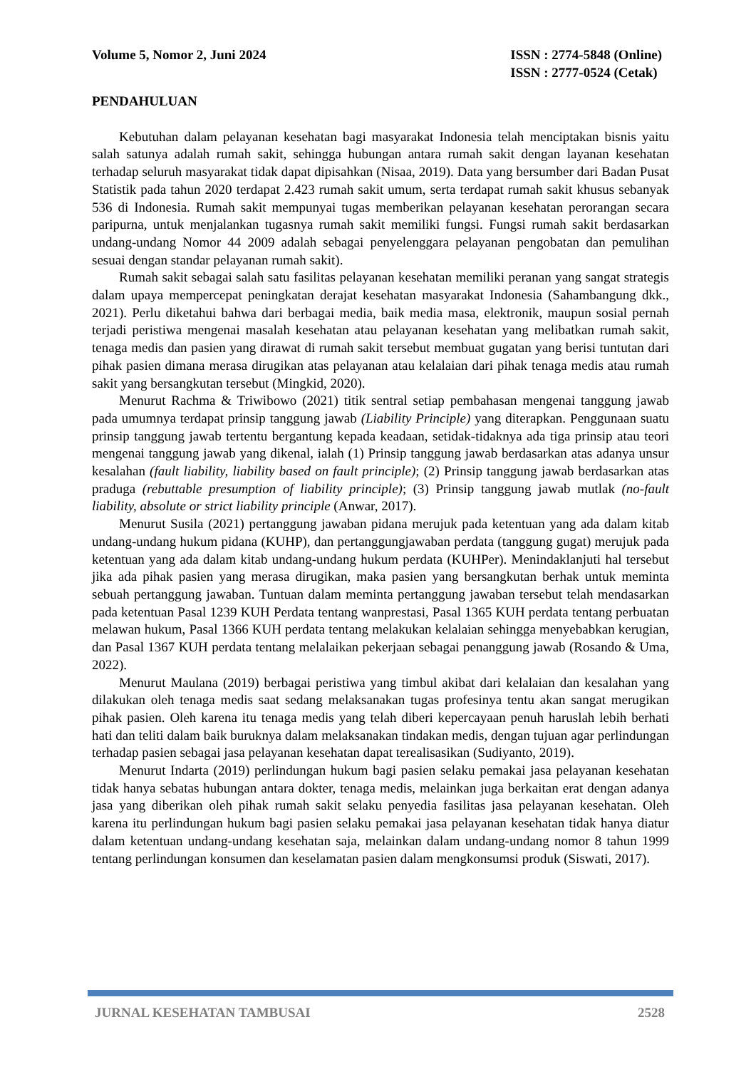Volume 5, Nomor 2, Juni 2024 ISSN : 2774-5848 (Online)
ISSN : 2777-0524 (Cetak)
PENDAHULUAN
Kebutuhan dalam pelayanan kesehatan bagi masyarakat Indonesia telah menciptakan bisnis yaitu salah satunya adalah rumah sakit, sehingga hubungan antara rumah sakit dengan layanan kesehatan terhadap seluruh masyarakat tidak dapat dipisahkan (Nisaa, 2019). Data yang bersumber dari Badan Pusat Statistik pada tahun 2020 terdapat 2.423 rumah sakit umum, serta terdapat rumah sakit khusus sebanyak 536 di Indonesia. Rumah sakit mempunyai tugas memberikan pelayanan kesehatan perorangan secara paripurna, untuk menjalankan tugasnya rumah sakit memiliki fungsi. Fungsi rumah sakit berdasarkan undang-undang Nomor 44 2009 adalah sebagai penyelenggara pelayanan pengobatan dan pemulihan sesuai dengan standar pelayanan rumah sakit).
Rumah sakit sebagai salah satu fasilitas pelayanan kesehatan memiliki peranan yang sangat strategis dalam upaya mempercepat peningkatan derajat kesehatan masyarakat Indonesia (Sahambangung dkk., 2021). Perlu diketahui bahwa dari berbagai media, baik media masa, elektronik, maupun sosial pernah terjadi peristiwa mengenai masalah kesehatan atau pelayanan kesehatan yang melibatkan rumah sakit, tenaga medis dan pasien yang dirawat di rumah sakit tersebut membuat gugatan yang berisi tuntutan dari pihak pasien dimana merasa dirugikan atas pelayanan atau kelalaian dari pihak tenaga medis atau rumah sakit yang bersangkutan tersebut (Mingkid, 2020).
Menurut Rachma & Triwibowo (2021) titik sentral setiap pembahasan mengenai tanggung jawab pada umumnya terdapat prinsip tanggung jawab (Liability Principle) yang diterapkan. Penggunaan suatu prinsip tanggung jawab tertentu bergantung kepada keadaan, setidak-tidaknya ada tiga prinsip atau teori mengenai tanggung jawab yang dikenal, ialah (1) Prinsip tanggung jawab berdasarkan atas adanya unsur kesalahan (fault liability, liability based on fault principle); (2) Prinsip tanggung jawab berdasarkan atas praduga (rebuttable presumption of liability principle); (3) Prinsip tanggung jawab mutlak (no-fault liability, absolute or strict liability principle (Anwar, 2017).
Menurut Susila (2021) pertanggung jawaban pidana merujuk pada ketentuan yang ada dalam kitab undang-undang hukum pidana (KUHP), dan pertanggungjawaban perdata (tanggung gugat) merujuk pada ketentuan yang ada dalam kitab undang-undang hukum perdata (KUHPer). Menindaklanjuti hal tersebut jika ada pihak pasien yang merasa dirugikan, maka pasien yang bersangkutan berhak untuk meminta sebuah pertanggung jawaban. Tuntuan dalam meminta pertanggung jawaban tersebut telah mendasarkan pada ketentuan Pasal 1239 KUH Perdata tentang wanprestasi, Pasal 1365 KUH perdata tentang perbuatan melawan hukum, Pasal 1366 KUH perdata tentang melakukan kelalaian sehingga menyebabkan kerugian, dan Pasal 1367 KUH perdata tentang melalaikan pekerjaan sebagai penanggung jawab (Rosando & Uma, 2022).
Menurut Maulana (2019) berbagai peristiwa yang timbul akibat dari kelalaian dan kesalahan yang dilakukan oleh tenaga medis saat sedang melaksanakan tugas profesinya tentu akan sangat merugikan pihak pasien. Oleh karena itu tenaga medis yang telah diberi kepercayaan penuh haruslah lebih berhati hati dan teliti dalam baik buruknya dalam melaksanakan tindakan medis, dengan tujuan agar perlindungan terhadap pasien sebagai jasa pelayanan kesehatan dapat terealisasikan (Sudiyanto, 2019).
Menurut Indarta (2019) perlindungan hukum bagi pasien selaku pemakai jasa pelayanan kesehatan tidak hanya sebatas hubungan antara dokter, tenaga medis, melainkan juga berkaitan erat dengan adanya jasa yang diberikan oleh pihak rumah sakit selaku penyedia fasilitas jasa pelayanan kesehatan. Oleh karena itu perlindungan hukum bagi pasien selaku pemakai jasa pelayanan kesehatan tidak hanya diatur dalam ketentuan undang-undang kesehatan saja, melainkan dalam undang-undang nomor 8 tahun 1999 tentang perlindungan konsumen dan keselamatan pasien dalam mengkonsumsi produk (Siswati, 2017).
JURNAL KESEHATAN TAMBUSAI 2528